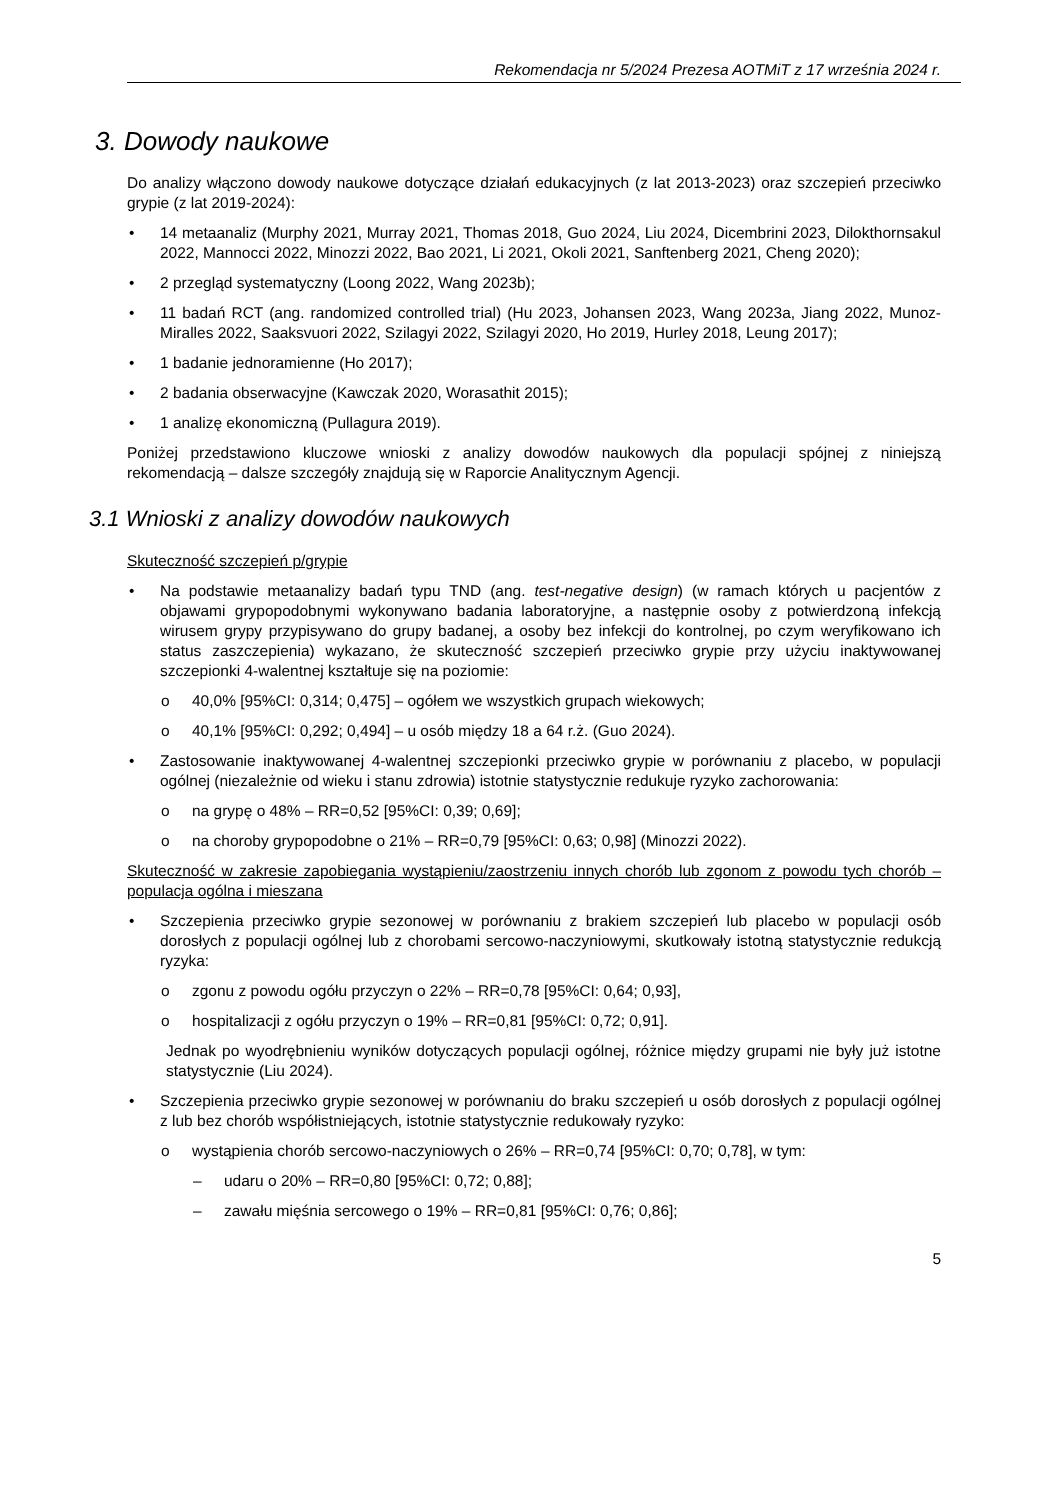Rekomendacja nr 5/2024 Prezesa AOTMiT z 17 września 2024 r.
3. Dowody naukowe
Do analizy włączono dowody naukowe dotyczące działań edukacyjnych (z lat 2013-2023) oraz szczepień przeciwko grypie (z lat 2019-2024):
• 14 metaanaliz (Murphy 2021, Murray 2021, Thomas 2018, Guo 2024, Liu 2024, Dicembrini 2023, Dilokthornsakul 2022, Mannocci 2022, Minozzi 2022, Bao 2021, Li 2021, Okoli 2021, Sanftenberg 2021, Cheng 2020);
• 2 przegląd systematyczny (Loong 2022, Wang 2023b);
• 11 badań RCT (ang. randomized controlled trial) (Hu 2023, Johansen 2023, Wang 2023a, Jiang 2022, Munoz-Miralles 2022, Saaksvuori 2022, Szilagyi 2022, Szilagyi 2020, Ho 2019, Hurley 2018, Leung 2017);
• 1 badanie jednoramienne (Ho 2017);
• 2 badania obserwacyjne (Kawczak 2020, Worasathit 2015);
• 1 analizę ekonomiczną (Pullagura 2019).
Poniżej przedstawiono kluczowe wnioski z analizy dowodów naukowych dla populacji spójnej z niniejszą rekomendacją – dalsze szczegóły znajdują się w Raporcie Analitycznym Agencji.
3.1 Wnioski z analizy dowodów naukowych
Skuteczność szczepień p/grypie
• Na podstawie metaanalizy badań typu TND (ang. test-negative design) (w ramach których u pacjentów z objawami grypopodobnymi wykonywano badania laboratoryjne, a następnie osoby z potwierdzoną infekcją wirusem grypy przypisywano do grupy badanej, a osoby bez infekcji do kontrolnej, po czym weryfikowano ich status zaszczepienia) wykazano, że skuteczność szczepień przeciwko grypie przy użyciu inaktywowanej szczepionki 4-walentnej kształtuje się na poziomie:
o 40,0% [95%CI: 0,314; 0,475] – ogółem we wszystkich grupach wiekowych;
o 40,1% [95%CI: 0,292; 0,494] – u osób między 18 a 64 r.ż. (Guo 2024).
• Zastosowanie inaktywowanej 4-walentnej szczepionki przeciwko grypie w porównaniu z placebo, w populacji ogólnej (niezależnie od wieku i stanu zdrowia) istotnie statystycznie redukuje ryzyko zachorowania:
o na grypę o 48% – RR=0,52 [95%CI: 0,39; 0,69];
o na choroby grypopodobne o 21% – RR=0,79 [95%CI: 0,63; 0,98] (Minozzi 2022).
Skuteczność w zakresie zapobiegania wystąpieniu/zaostrzeniu innych chorób lub zgonom z powodu tych chorób – populacja ogólna i mieszana
• Szczepienia przeciwko grypie sezonowej w porównaniu z brakiem szczepień lub placebo w populacji osób dorosłych z populacji ogólnej lub z chorobami sercowo-naczyniowymi, skutkowały istotną statystycznie redukcją ryzyka:
o zgonu z powodu ogółu przyczyn o 22% – RR=0,78 [95%CI: 0,64; 0,93],
o hospitalizacji z ogółu przyczyn o 19% – RR=0,81 [95%CI: 0,72; 0,91].
Jednak po wyodrębnieniu wyników dotyczących populacji ogólnej, różnice między grupami nie były już istotne statystycznie (Liu 2024).
• Szczepienia przeciwko grypie sezonowej w porównaniu do braku szczepień u osób dorosłych z populacji ogólnej z lub bez chorób współistniejących, istotnie statystycznie redukowały ryzyko:
o wystąpienia chorób sercowo-naczyniowych o 26% – RR=0,74 [95%CI: 0,70; 0,78], w tym:
– udaru o 20% – RR=0,80 [95%CI: 0,72; 0,88];
– zawału mięśnia sercowego o 19% – RR=0,81 [95%CI: 0,76; 0,86];
5